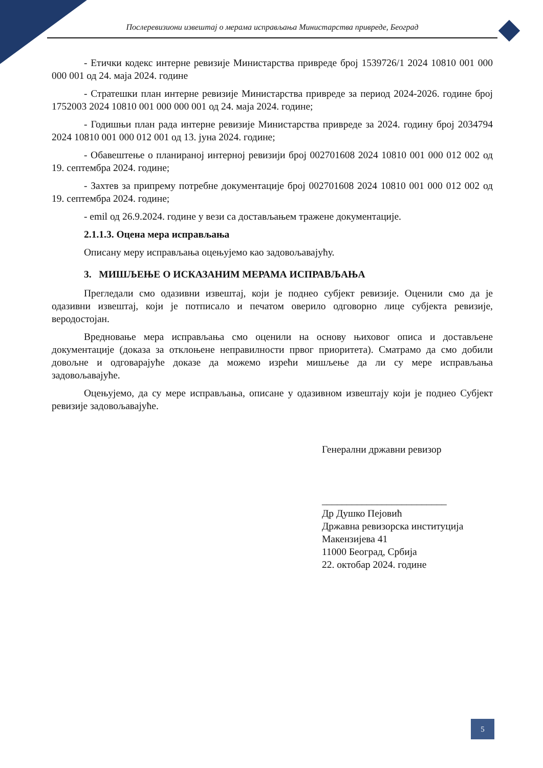Послеревизиони извештај о мерама исправљања Министарства привреде, Београд
- Етички кодекс интерне ревизије Министарства привреде број 1539726/1 2024 10810 001 000 000 001 од 24. маја 2024. године
- Стратешки план интерне ревизије Министарства привреде за период 2024-2026. године број 1752003 2024 10810 001 000 000 001 од 24. маја 2024. године;
- Годишњи план рада интерне ревизије Министарства привреде за 2024. годину број 2034794 2024 10810 001 000 012 001 од 13. јуна 2024. године;
- Обавештење о планираној интерној ревизији број 002701608 2024 10810 001 000 012 002 од 19. септембра 2024. године;
- Захтев за припрему потребне документације број 002701608 2024 10810 001 000 012 002 од 19. септембра 2024. године;
- emil од 26.9.2024. године у вези са достављањем тражене документације.
2.1.1.3. Оцена мера исправљања
Описану меру исправљања оцењујемо као задовољавајућу.
3. МИШЉЕЊЕ О ИСКАЗАНИМ МЕРАМА ИСПРАВЉАЊА
Прегледали смо одазивни извештај, који је поднео субјект ревизије. Оценили смо да је одазивни извештај, који је потписало и печатом оверило одговорно лице субјекта ревизије, веродостојан.
Вредновање мера исправљања смо оценили на основу њиховог описа и достављене документације (доказа за отклоњене неправилности првог приоритета). Сматрамо да смо добили довољне и одговарајуће доказе да можемо изрећи мишљење да ли су мере исправљања задовољавајуће.
Оцењујемо, да су мере исправљања, описане у одазивном извештају који је поднео Субјект ревизије задовољавајуће.
Генерални државни ревизор
_________________________
Др Душко Пејовић
Државна ревизорска институција
Макензијева 41
11000 Београд, Србија
22. октобар 2024. године
5